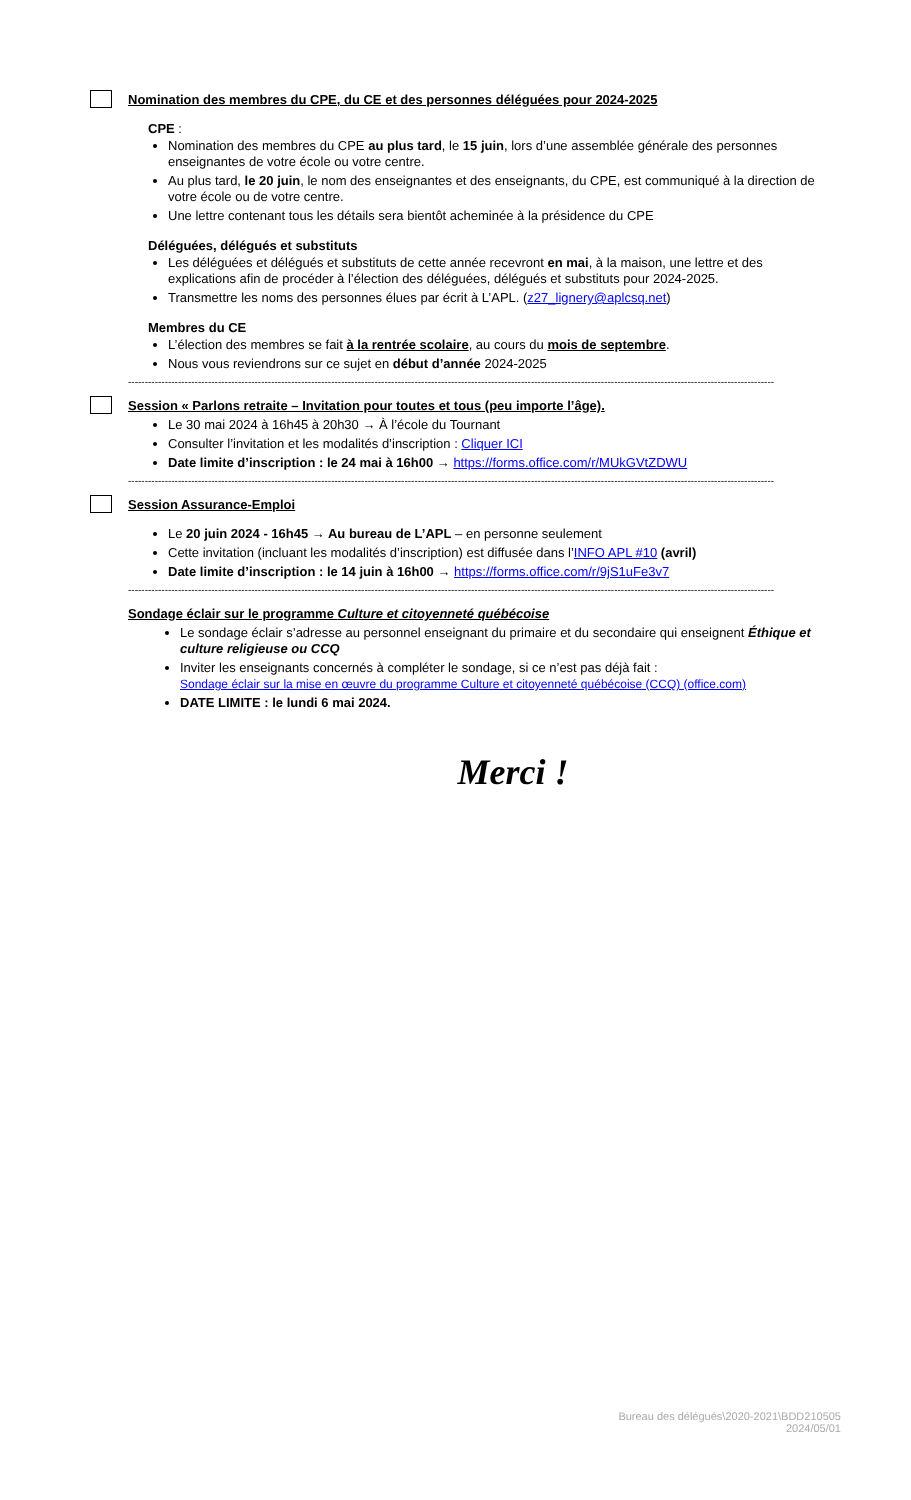Nomination des membres du CPE, du CE et des personnes déléguées pour 2024-2025
CPE :
Nomination des membres du CPE au plus tard, le 15 juin, lors d’une assemblée générale des personnes enseignantes de votre école ou votre centre.
Au plus tard, le 20 juin, le nom des enseignantes et des enseignants, du CPE, est communiqué à la direction de votre école ou de votre centre.
Une lettre contenant tous les détails sera bientôt acheminée à la présidence du CPE
Déléguées, délégués et substituts
Les déléguées et délégués et substituts de cette année recevront en mai, à la maison, une lettre et des explications afin de procéder à l’élection des déléguées, délégués et substituts pour 2024-2025.
Transmettre les noms des personnes élues par écrit à L’APL. (z27_lignery@aplcsq.net)
Membres du CE
L’élection des membres se fait à la rentrée scolaire, au cours du mois de septembre.
Nous vous reviendrons sur ce sujet en début d’année 2024-2025
--------------------------------------------------------------------------------------------------------------------------------------------------------------------------------------------------
Session « Parlons retraite – Invitation pour toutes et tous (peu importe l’âge).
Le 30 mai 2024 à 16h45 à 20h30 → À l’école du Tournant
Consulter l’invitation et les modalités d’inscription : Cliquer ICI
Date limite d’inscription : le 24 mai à 16h00 → https://forms.office.com/r/MUkGVtZDWU
--------------------------------------------------------------------------------------------------------------------------------------------------------------------------------------------------
Session Assurance-Emploi
Le 20 juin 2024 - 16h45 → Au bureau de L’APL – en personne seulement
Cette invitation (incluant les modalités d’inscription) est diffusée dans l’INFO APL #10 (avril)
Date limite d’inscription : le 14 juin à 16h00 → https://forms.office.com/r/9jS1uFe3v7
--------------------------------------------------------------------------------------------------------------------------------------------------------------------------------------------------
Sondage éclair sur le programme Culture et citoyenneté québécoise
Le sondage éclair s’adresse au personnel enseignant du primaire et du secondaire qui enseignent Éthique et culture religieuse ou CCQ
Inviter les enseignants concernés à compléter le sondage, si ce n’est pas déjà fait :
Sondage éclair sur la mise en œuvre du programme Culture et citoyenneté québécoise (CCQ) (office.com)
DATE LIMITE : le lundi 6 mai 2024.
Merci !
Bureau des délégués\2020-2021\BDD210505
2024/05/01